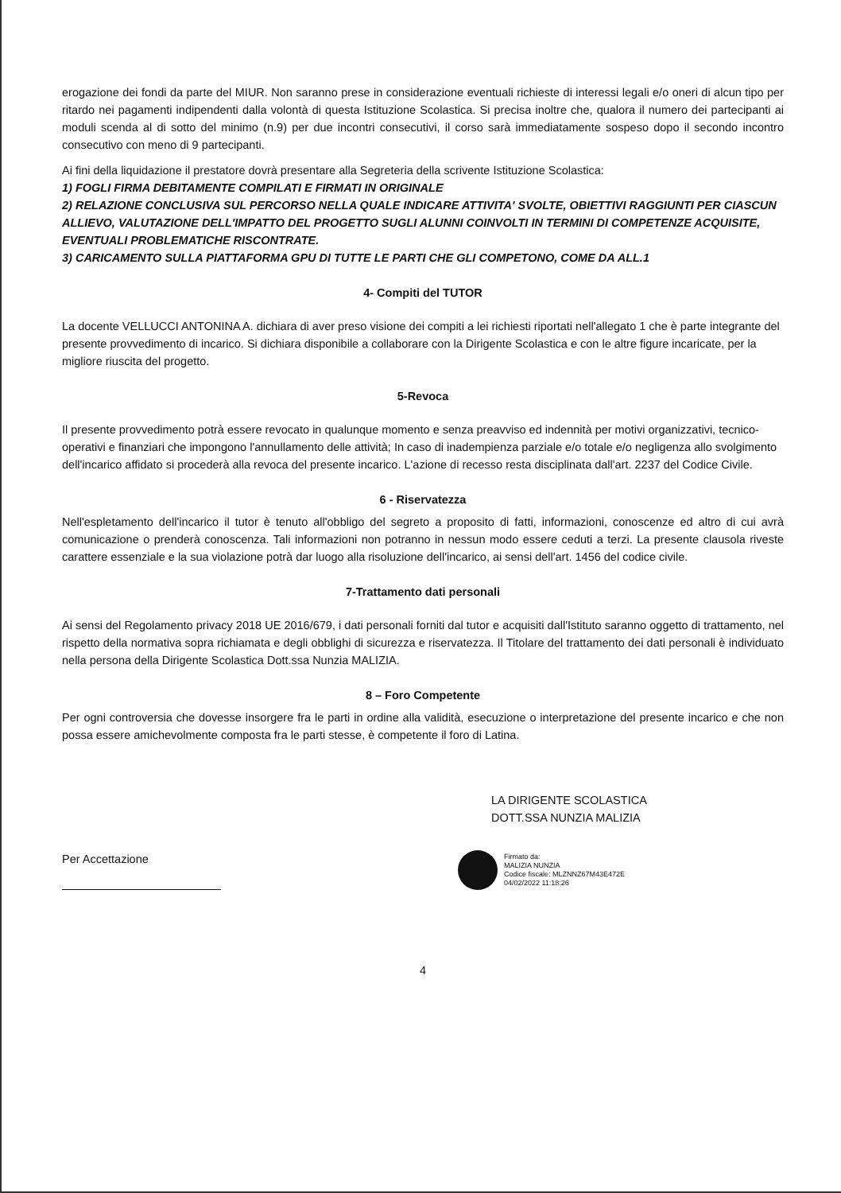erogazione dei fondi da parte del MIUR. Non saranno prese in considerazione eventuali richieste di interessi legali e/o oneri di alcun tipo per ritardo nei pagamenti indipendenti dalla volontà di questa Istituzione Scolastica. Si precisa inoltre che, qualora il numero dei partecipanti ai moduli scenda al di sotto del minimo (n.9) per due incontri consecutivi, il corso sarà immediatamente sospeso dopo il secondo incontro consecutivo con meno di 9 partecipanti.
Ai fini della liquidazione il prestatore dovrà presentare alla Segreteria della scrivente Istituzione Scolastica:
1) FOGLI FIRMA DEBITAMENTE COMPILATI E FIRMATI IN ORIGINALE
2) RELAZIONE CONCLUSIVA SUL PERCORSO NELLA QUALE INDICARE ATTIVITA' SVOLTE, OBIETTIVI RAGGIUNTI PER CIASCUN ALLIEVO, VALUTAZIONE DELL'IMPATTO DEL PROGETTO SUGLI ALUNNI COINVOLTI IN TERMINI DI COMPETENZE ACQUISITE, EVENTUALI PROBLEMATICHE RISCONTRATE.
3) CARICAMENTO SULLA PIATTAFORMA GPU DI TUTTE LE PARTI CHE GLI COMPETONO, COME DA ALL.1
4- Compiti del TUTOR
La docente VELLUCCI ANTONINA A. dichiara di aver preso visione dei compiti a lei richiesti riportati nell'allegato 1 che è parte integrante del presente provvedimento di incarico. Si dichiara disponibile a collaborare con la Dirigente Scolastica e con le altre figure incaricate, per la migliore riuscita del progetto.
5-Revoca
Il presente provvedimento potrà essere revocato in qualunque momento e senza preavviso ed indennità per motivi organizzativi, tecnico-operativi e finanziari che impongono l'annullamento delle attività; In caso di inadempienza parziale e/o totale e/o negligenza allo svolgimento dell'incarico affidato si procederà alla revoca del presente incarico. L'azione di recesso resta disciplinata dall'art. 2237 del Codice Civile.
6 - Riservatezza
Nell'espletamento dell'incarico il tutor è tenuto all'obbligo del segreto a proposito di fatti, informazioni, conoscenze ed altro di cui avrà comunicazione o prenderà conoscenza. Tali informazioni non potranno in nessun modo essere ceduti a terzi. La presente clausola riveste carattere essenziale e la sua violazione potrà dar luogo alla risoluzione dell'incarico, ai sensi dell'art. 1456 del codice civile.
7-Trattamento dati personali
Ai sensi del Regolamento privacy 2018 UE 2016/679, i dati personali forniti dal tutor e acquisiti dall'Istituto saranno oggetto di trattamento, nel rispetto della normativa sopra richiamata e degli obblighi di sicurezza e riservatezza. Il Titolare del trattamento dei dati personali è individuato nella persona della Dirigente Scolastica Dott.ssa Nunzia MALIZIA.
8 – Foro Competente
Per ogni controversia che dovesse insorgere fra le parti in ordine alla validità, esecuzione o interpretazione del presente incarico e che non possa essere amichevolmente composta fra le parti stesse, è competente il foro di Latina.
LA DIRIGENTE SCOLASTICA
DOTT.SSA NUNZIA MALIZIA
Per Accettazione
Firmato da:
MALIZIA NUNZIA
Codice fiscale: MLZNNZ67M43E472E
04/02/2022 11:18:26
4